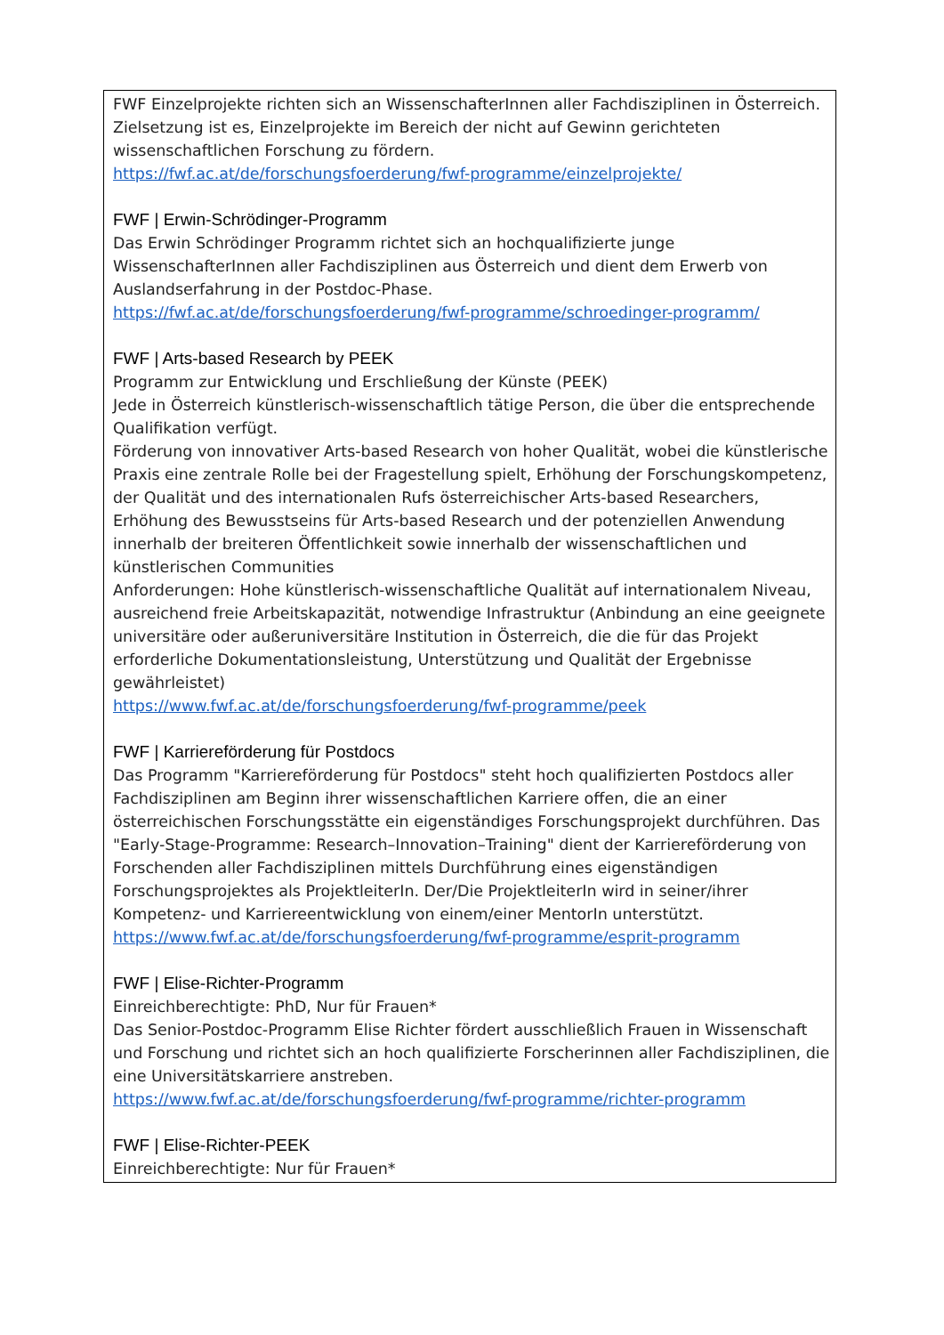FWF Einzelprojekte richten sich an WissenschafterInnen aller Fachdisziplinen in Österreich. Zielsetzung ist es, Einzelprojekte im Bereich der nicht auf Gewinn gerichteten wissenschaftlichen Forschung zu fördern.
https://fwf.ac.at/de/forschungsfoerderung/fwf-programme/einzelprojekte/
FWF | Erwin-Schrödinger-Programm
Das Erwin Schrödinger Programm richtet sich an hochqualifizierte junge WissenschafterInnen aller Fachdisziplinen aus Österreich und dient dem Erwerb von Auslandserfahrung in der Postdoc-Phase.
https://fwf.ac.at/de/forschungsfoerderung/fwf-programme/schroedinger-programm/
FWF | Arts-based Research by PEEK
Programm zur Entwicklung und Erschließung der Künste (PEEK)
Jede in Österreich künstlerisch-wissenschaftlich tätige Person, die über die entsprechende Qualifikation verfügt.
Förderung von innovativer Arts-based Research von hoher Qualität, wobei die künstlerische Praxis eine zentrale Rolle bei der Fragestellung spielt, Erhöhung der Forschungskompetenz, der Qualität und des internationalen Rufs österreichischer Arts-based Researchers, Erhöhung des Bewusstseins für Arts-based Research und der potenziellen Anwendung innerhalb der breiteren Öffentlichkeit sowie innerhalb der wissenschaftlichen und künstlerischen Communities
Anforderungen: Hohe künstlerisch-wissenschaftliche Qualität auf internationalem Niveau, ausreichend freie Arbeitskapazität, notwendige Infrastruktur (Anbindung an eine geeignete universitäre oder außeruniversitäre Institution in Österreich, die die für das Projekt erforderliche Dokumentationsleistung, Unterstützung und Qualität der Ergebnisse gewährleistet)
https://www.fwf.ac.at/de/forschungsfoerderung/fwf-programme/peek
FWF | Karriereförderung für Postdocs
Das Programm "Karriereförderung für Postdocs" steht hoch qualifizierten Postdocs aller Fachdisziplinen am Beginn ihrer wissenschaftlichen Karriere offen, die an einer österreichischen Forschungsstätte ein eigenständiges Forschungsprojekt durchführen. Das "Early-Stage-Programme: Research–Innovation–Training" dient der Karriereförderung von Forschenden aller Fachdisziplinen mittels Durchführung eines eigenständigen Forschungsprojektes als ProjektleiterIn. Der/Die ProjektleiterIn wird in seiner/ihrer Kompetenz- und Karriereentwicklung von einem/einer MentorIn unterstützt.
https://www.fwf.ac.at/de/forschungsfoerderung/fwf-programme/esprit-programm
FWF | Elise-Richter-Programm
Einreichberechtigte: PhD, Nur für Frauen*
Das Senior-Postdoc-Programm Elise Richter fördert ausschließlich Frauen in Wissenschaft und Forschung und richtet sich an hoch qualifizierte Forscherinnen aller Fachdisziplinen, die eine Universitätskarriere anstreben.
https://www.fwf.ac.at/de/forschungsfoerderung/fwf-programme/richter-programm
FWF | Elise-Richter-PEEK
Einreichberechtigte: Nur für Frauen*